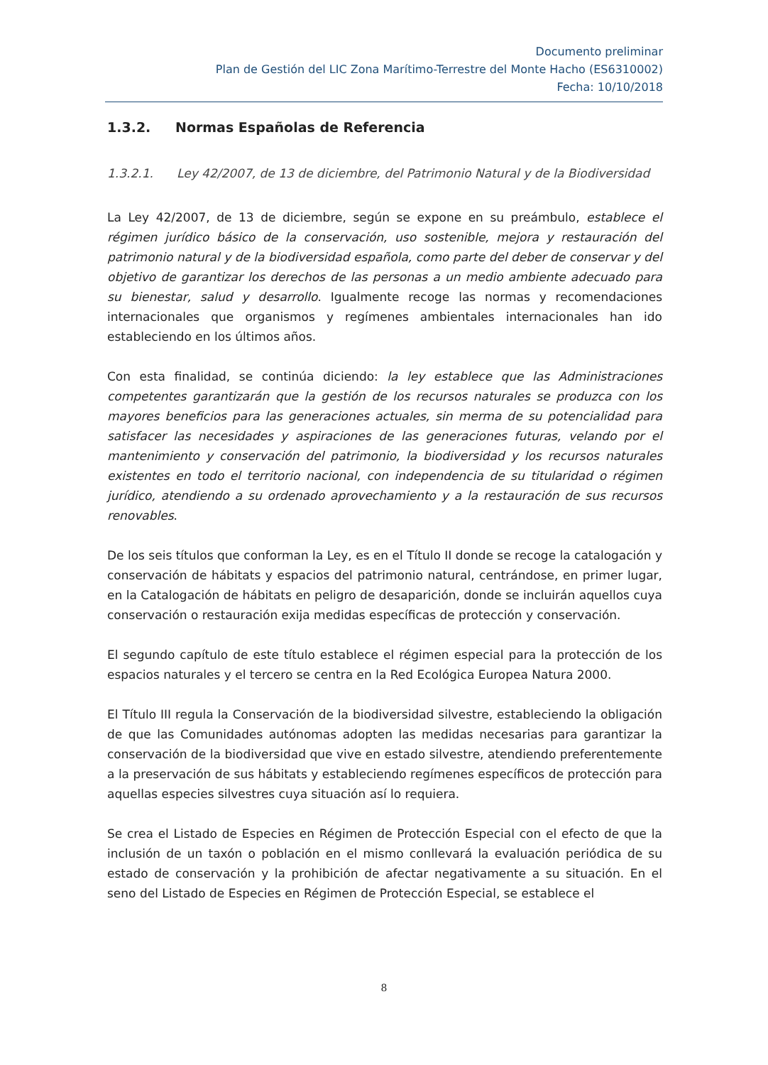Documento preliminar
Plan de Gestión del LIC Zona Marítimo-Terrestre del Monte Hacho (ES6310002)
Fecha: 10/10/2018
1.3.2. Normas Españolas de Referencia
1.3.2.1. Ley 42/2007, de 13 de diciembre, del Patrimonio Natural y de la Biodiversidad
La Ley 42/2007, de 13 de diciembre, según se expone en su preámbulo, establece el régimen jurídico básico de la conservación, uso sostenible, mejora y restauración del patrimonio natural y de la biodiversidad española, como parte del deber de conservar y del objetivo de garantizar los derechos de las personas a un medio ambiente adecuado para su bienestar, salud y desarrollo. Igualmente recoge las normas y recomendaciones internacionales que organismos y regímenes ambientales internacionales han ido estableciendo en los últimos años.
Con esta finalidad, se continúa diciendo: la ley establece que las Administraciones competentes garantizarán que la gestión de los recursos naturales se produzca con los mayores beneficios para las generaciones actuales, sin merma de su potencialidad para satisfacer las necesidades y aspiraciones de las generaciones futuras, velando por el mantenimiento y conservación del patrimonio, la biodiversidad y los recursos naturales existentes en todo el territorio nacional, con independencia de su titularidad o régimen jurídico, atendiendo a su ordenado aprovechamiento y a la restauración de sus recursos renovables.
De los seis títulos que conforman la Ley, es en el Título II donde se recoge la catalogación y conservación de hábitats y espacios del patrimonio natural, centrándose, en primer lugar, en la Catalogación de hábitats en peligro de desaparición, donde se incluirán aquellos cuya conservación o restauración exija medidas específicas de protección y conservación.
El segundo capítulo de este título establece el régimen especial para la protección de los espacios naturales y el tercero se centra en la Red Ecológica Europea Natura 2000.
El Título III regula la Conservación de la biodiversidad silvestre, estableciendo la obligación de que las Comunidades autónomas adopten las medidas necesarias para garantizar la conservación de la biodiversidad que vive en estado silvestre, atendiendo preferentemente a la preservación de sus hábitats y estableciendo regímenes específicos de protección para aquellas especies silvestres cuya situación así lo requiera.
Se crea el Listado de Especies en Régimen de Protección Especial con el efecto de que la inclusión de un taxón o población en el mismo conllevará la evaluación periódica de su estado de conservación y la prohibición de afectar negativamente a su situación. En el seno del Listado de Especies en Régimen de Protección Especial, se establece el
8